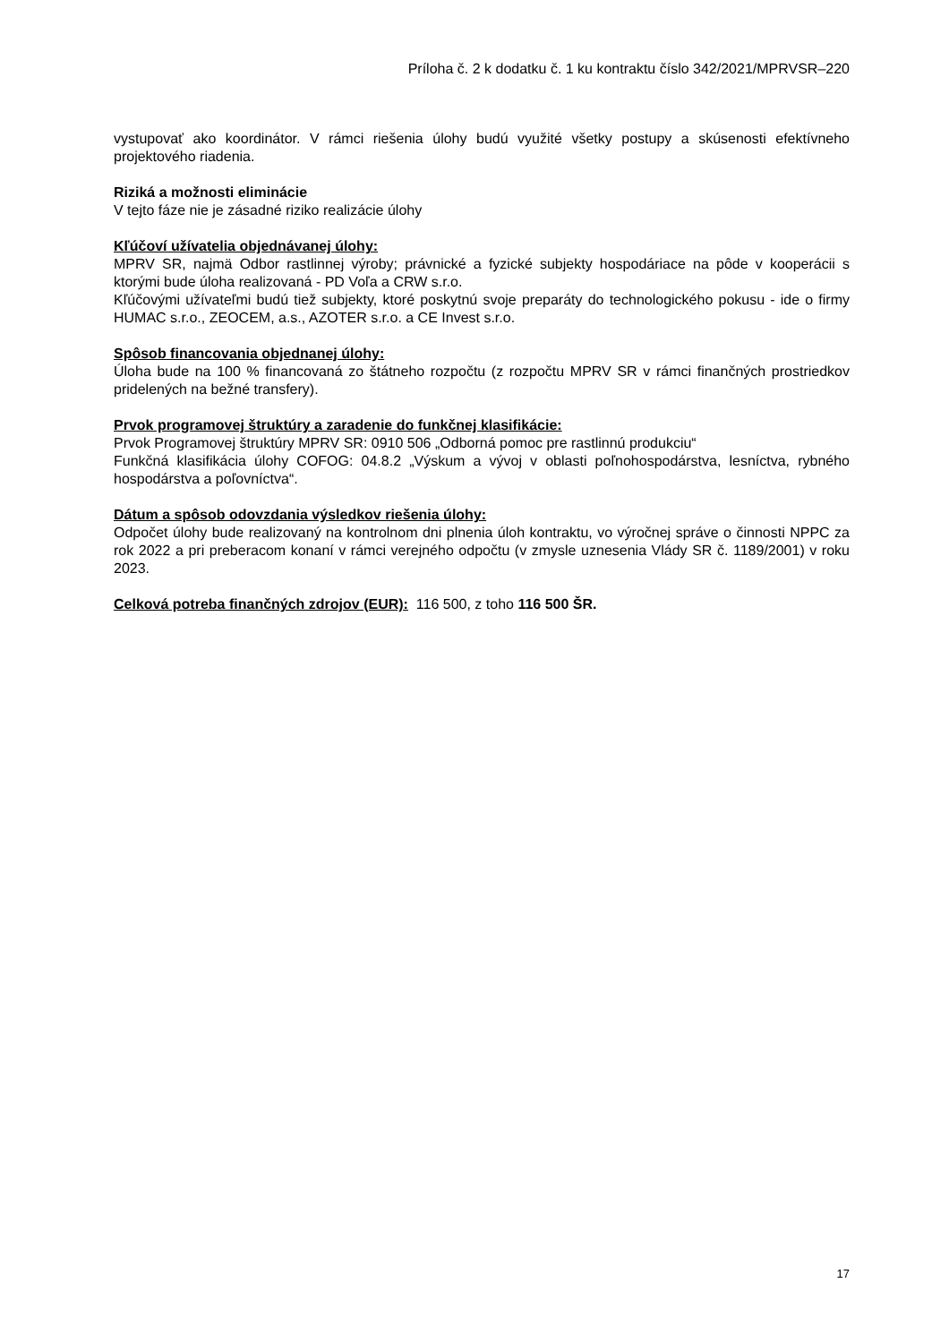Príloha č. 2 k dodatku č. 1 ku kontraktu číslo 342/2021/MPRVSR–220
vystupovať ako koordinátor. V rámci riešenia úlohy budú využité všetky postupy a skúsenosti efektívneho projektového riadenia.
Riziká a možnosti eliminácie
V tejto fáze nie je zásadné riziko realizácie úlohy
Kľúčoví užívatelia objednávanej úlohy:
MPRV SR, najmä Odbor rastlinnej výroby; právnické a fyzické subjekty hospodáriace na pôde v kooperácii s ktorými bude úloha realizovaná - PD Voľa a CRW s.r.o.
Kľúčovými užívateľmi budú tiež subjekty, ktoré poskytnú svoje preparáty do technologického pokusu - ide o firmy HUMAC s.r.o., ZEOCEM, a.s., AZOTER s.r.o. a CE Invest s.r.o.
Spôsob financovania objednanej úlohy:
Úloha bude na 100 % financovaná zo štátneho rozpočtu (z rozpočtu MPRV SR v rámci finančných prostriedkov pridelených na bežné transfery).
Prvok programovej štruktúry a zaradenie do funkčnej klasifikácie:
Prvok Programovej štruktúry MPRV SR: 0910 506 „Odborná pomoc pre rastlinnú produkciu“
Funkčná klasifikácia úlohy COFOG: 04.8.2 „Výskum a vývoj v oblasti poľnohospodárstva, lesníctva, rybného hospodárstva a poľovníctva“.
Dátum a spôsob odovzdania výsledkov riešenia úlohy:
Odpočet úlohy bude realizovaný na kontrolnom dni plnenia úloh kontraktu, vo výročnej správe o činnosti NPPC za rok 2022 a pri preberacom konaní v rámci verejného odpočtu (v zmysle uznesenia Vlády SR č. 1189/2001) v roku 2023.
Celková potreba finančných zdrojov (EUR): 116 500, z toho 116 500 ŠR.
17